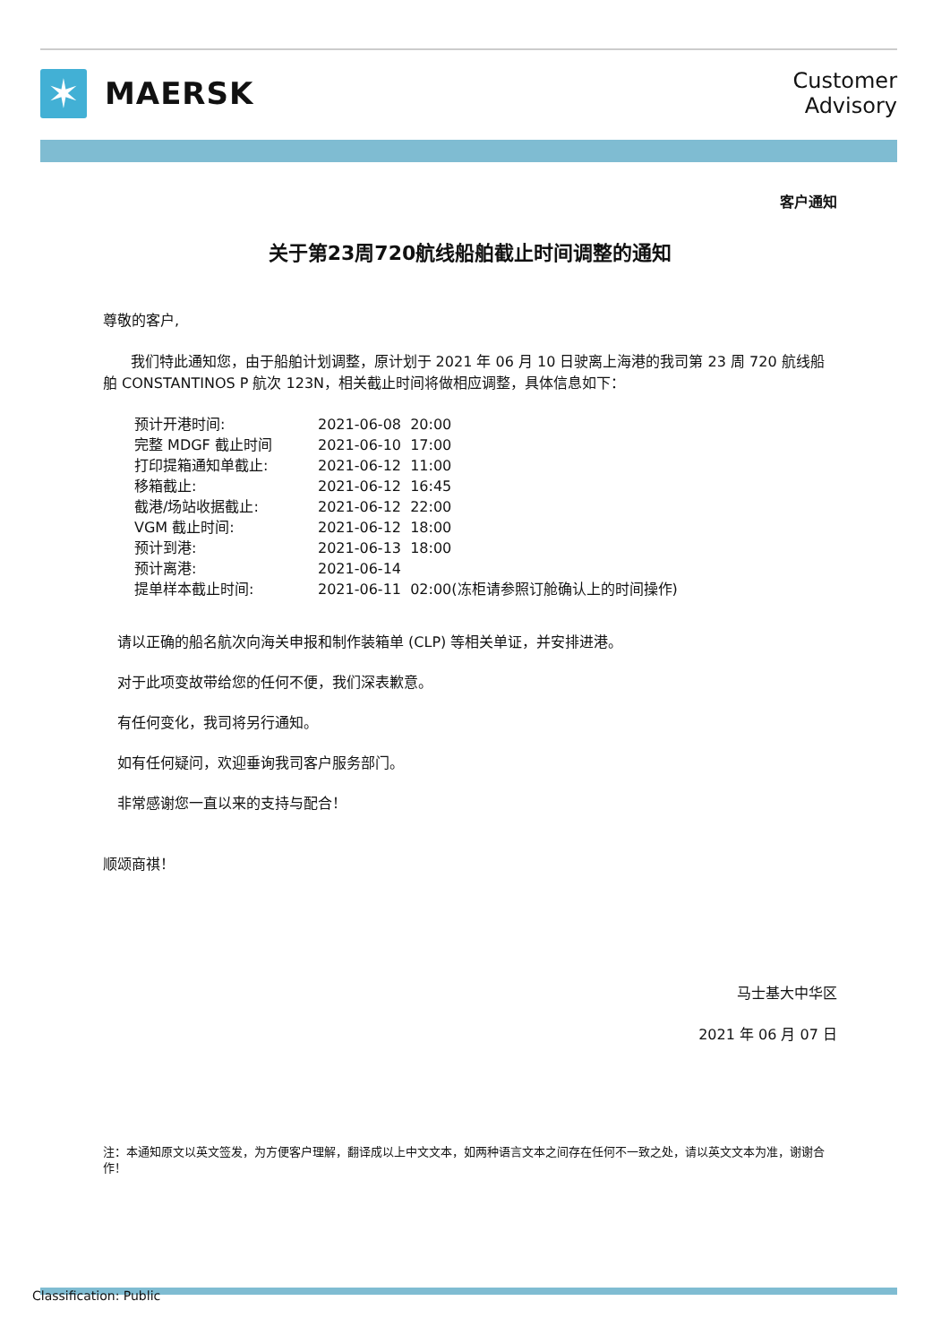✶
MAERSK
Customer
Advisory
客户通知
关于第23周720航线船舶截止时间调整的通知
尊敬的客户,
我们特此通知您，由于船舶计划调整，原计划于 2021 年 06 月 10 日驶离上海港的我司第 23 周 720 航线船舶 CONSTANTINOS P 航次 123N，相关截止时间将做相应调整，具体信息如下：
| 预计开港时间: | 2021-06-08 20:00 |
| 完整 MDGF 截止时间 | 2021-06-10 17:00 |
| 打印提箱通知单截止: | 2021-06-12 11:00 |
| 移箱截止: | 2021-06-12 16:45 |
| 截港/场站收据截止: | 2021-06-12 22:00 |
| VGM 截止时间: | 2021-06-12 18:00 |
| 预计到港: | 2021-06-13 18:00 |
| 预计离港: | 2021-06-14 |
| 提单样本截止时间: | 2021-06-11 02:00(冻柜请参照订舱确认上的时间操作) |
请以正确的船名航次向海关申报和制作装箱单 (CLP) 等相关单证，并安排进港。
对于此项变故带给您的任何不便，我们深表歉意。
有任何变化，我司将另行通知。
如有任何疑问，欢迎垂询我司客户服务部门。
非常感谢您一直以来的支持与配合！
顺颂商祺！
马士基大中华区
2021 年 06 月 07 日
注：本通知原文以英文签发，为方便客户理解，翻译成以上中文文本，如两种语言文本之间存在任何不一致之处，请以英文文本为准，谢谢合作！
Classification: Public